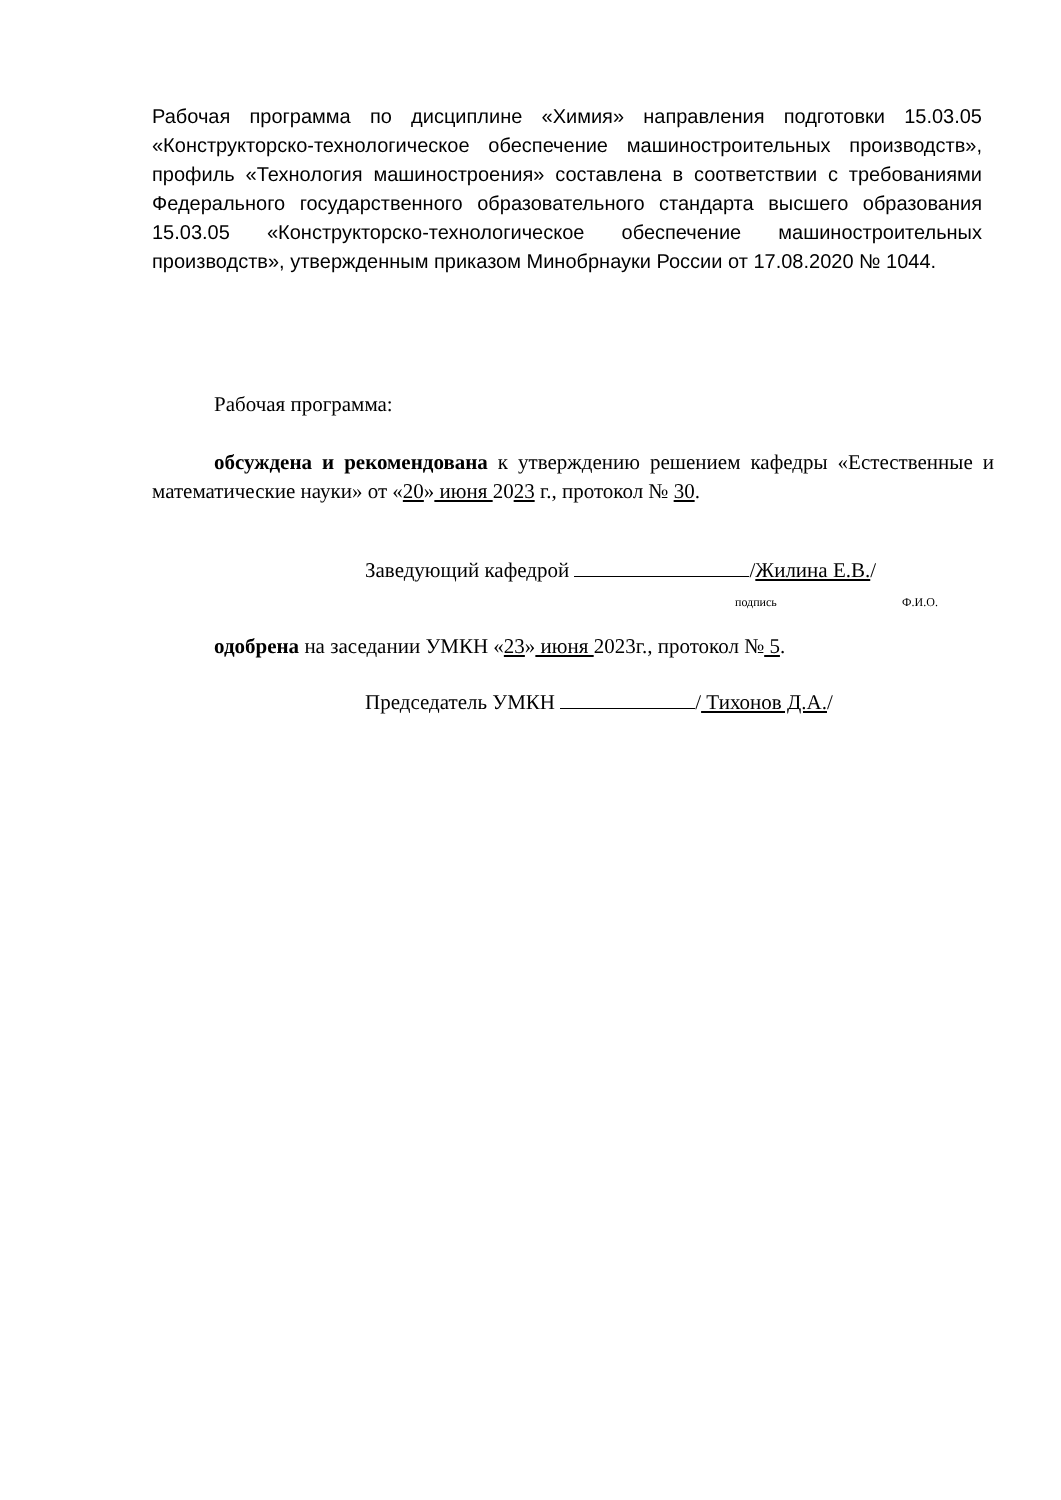Рабочая программа по дисциплине «Химия» направления подготовки 15.03.05 «Конструкторско-технологическое обеспечение машиностроительных производств», профиль «Технология машиностроения» составлена в соответствии с требованиями Федерального государственного образовательного стандарта высшего образования 15.03.05 «Конструкторско-технологическое обеспечение машиностроительных производств», утвержденным приказом Минобрнауки России от 17.08.2020 № 1044.
Рабочая программа:
обсуждена и рекомендована к утверждению решением кафедры «Естественные и математические науки» от «20» июня 2023 г., протокол № 30.
Заведующий кафедрой /Жилина Е.В./
подпись Ф.И.О.
одобрена на заседании УМКН «23» июня 2023г., протокол № 5.
Председатель УМКН / Тихонов Д.А./